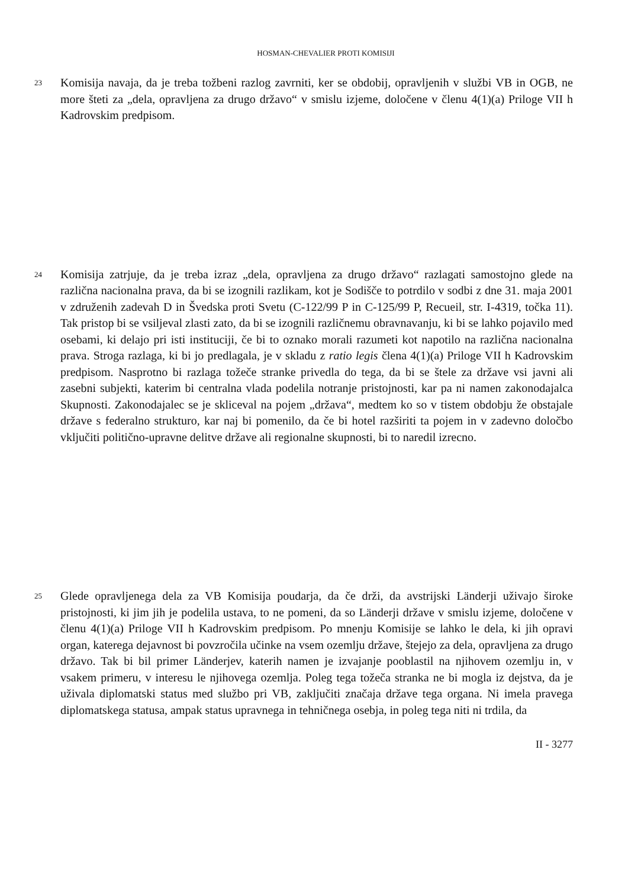HOSMAN-CHEVALIER PROTI KOMISIJI
23
Komisija navaja, da je treba tožbeni razlog zavrniti, ker se obdobij, opravljenih v službi VB in OGB, ne more šteti za „dela, opravljena za drugo državo“ v smislu izjeme, določene v členu 4(1)(a) Priloge VII h Kadrovskim predpisom.
24
Komisija zatrjuje, da je treba izraz „dela, opravljena za drugo državo“ razlagati samostojno glede na različna nacionalna prava, da bi se izognili razlikam, kot je Sodišče to potrdilo v sodbi z dne 31. maja 2001 v združenih zadevah D in Švedska proti Svetu (C-122/99 P in C-125/99 P, Recueil, str. I-4319, točka 11). Tak pristop bi se vsiljeval zlasti zato, da bi se izognili različnemu obravnavanju, ki bi se lahko pojavilo med osebami, ki delajo pri isti instituciji, če bi to oznako morali razumeti kot napotilo na različna nacionalna prava. Stroga razlaga, ki bi jo predlagala, je v skladu z ratio legis člena 4(1)(a) Priloge VII h Kadrovskim predpisom. Nasprotno bi razlaga tožeče stranke privedla do tega, da bi se štele za države vsi javni ali zasebni subjekti, katerim bi centralna vlada podelila notranje pristojnosti, kar pa ni namen zakonodajalca Skupnosti. Zakonodajalec se je skliceval na pojem „država“, medtem ko so v tistem obdobju že obstajale države s federalno strukturo, kar naj bi pomenilo, da če bi hotel razširiti ta pojem in v zadevno določbo vključiti politično-upravne delitve države ali regionalne skupnosti, bi to naredil izrecno.
25
Glede opravljenega dela za VB Komisija poudarja, da če drži, da avstrijski Länderji uživajo široke pristojnosti, ki jim jih je podelila ustava, to ne pomeni, da so Länderji države v smislu izjeme, določene v členu 4(1)(a) Priloge VII h Kadrovskim predpisom. Po mnenju Komisije se lahko le dela, ki jih opravi organ, katerega dejavnost bi povzročila učinke na vsem ozemlju države, štejejo za dela, opravljena za drugo državo. Tak bi bil primer Länderjev, katerih namen je izvajanje pooblastil na njihovem ozemlju in, v vsakem primeru, v interesu le njihovega ozemlja. Poleg tega tožeča stranka ne bi mogla iz dejstva, da je uživala diplomatski status med službo pri VB, zaključiti značaja države tega organa. Ni imela pravega diplomatskega statusa, ampak status upravnega in tehničnega osebja, in poleg tega niti ni trdila, da
II - 3277